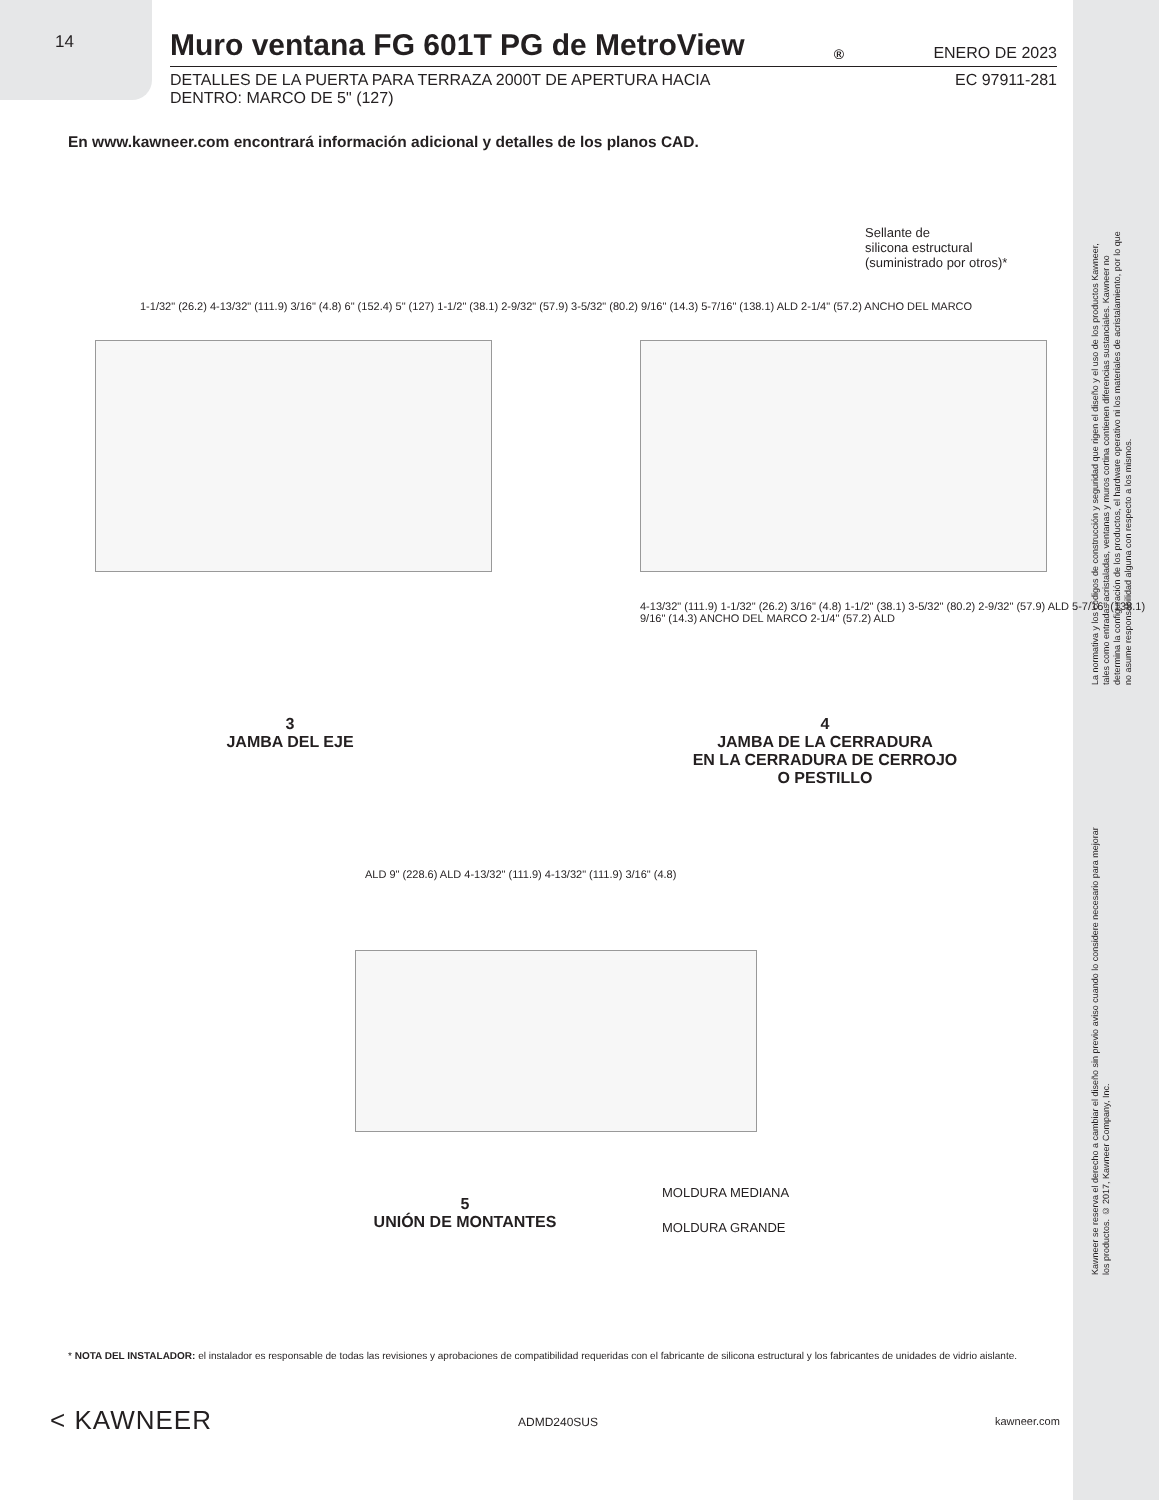14
Muro ventana FG 601T PG de MetroView<sup>®</sup> ENERO DE 2023
DETALLES DE LA PUERTA PARA TERRAZA 2000T DE APERTURA HACIA
DENTRO: MARCO DE 5" (127)
EC 97911-281
En www.kawneer.com encontrará información adicional y detalles de los planos CAD.
1-1/32" (26.2) 4-13/32" (111.9) 3/16" (4.8) 6" (152.4) 5" (127) 1-1/2" (38.1) 2-9/32" (57.9) 3-5/32" (80.2) 9/16" (14.3) 5-7/16" (138.1) ALD 2-1/4" (57.2) ANCHO DEL MARCO
Sellante de
silicona estructural
(suministrado por otros)*
4-13/32" (111.9) 1-1/32" (26.2) 3/16" (4.8) 1-1/2" (38.1) 3-5/32" (80.2) 2-9/32" (57.9) ALD 5-7/16" (138.1) 9/16" (14.3) ANCHO DEL MARCO 2-1/4" (57.2) ALD
3
JAMBA DEL EJE
4
JAMBA DE LA CERRADURA
EN LA CERRADURA DE CERROJO
O PESTILLO
ALD 9" (228.6) ALD 4-13/32" (111.9) 4-13/32" (111.9) 3/16" (4.8)
MOLDURA MEDIANA
MOLDURA GRANDE
5
UNIÓN DE MONTANTES
La normativa y los códigos de construcción y seguridad que rigen el diseño y el uso de los productos Kawneer, tales como entradas acristaladas, ventanas y muros cortina contienen diferencias sustanciales. Kawneer no determina la configuración de los productos, el hardware operativo ni los materiales de acristalamiento, por lo que no asume responsabilidad alguna con respecto a los mismos.
Kawneer se reserva el derecho a cambiar el diseño sin previo aviso cuando lo considere necesario para mejorar los productos. © 2017, Kawneer Company, Inc.
* NOTA DEL INSTALADOR: el instalador es responsable de todas las revisiones y aprobaciones de compatibilidad requeridas con el fabricante de silicona estructural y los fabricantes de unidades de vidrio aislante.
< KAWNEER ADMD240SUS kawneer.com